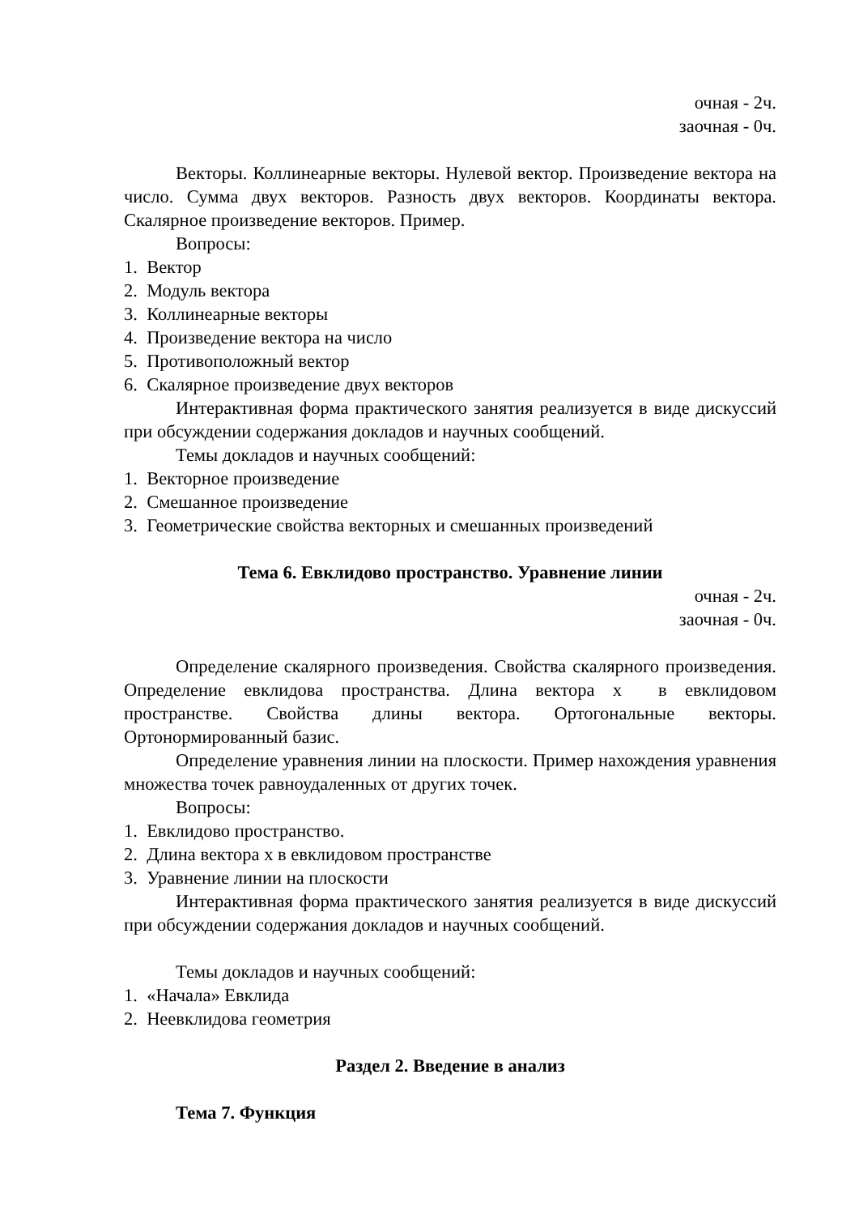очная - 2ч.
заочная - 0ч.
Векторы. Коллинеарные векторы. Нулевой вектор. Произведение вектора на число. Сумма двух векторов. Разность двух векторов. Координаты вектора. Скалярное произведение векторов. Пример.
Вопросы:
1. Вектор
2. Модуль вектора
3. Коллинеарные векторы
4. Произведение вектора на число
5. Противоположный вектор
6. Скалярное произведение двух векторов
Интерактивная форма практического занятия реализуется в виде дискуссий при обсуждении содержания докладов и научных сообщений.
Темы докладов и научных сообщений:
1. Векторное произведение
2. Смешанное произведение
3. Геометрические свойства векторных и смешанных произведений
Тема 6. Евклидово пространство. Уравнение линии
очная - 2ч.
заочная - 0ч.
Определение скалярного произведения. Свойства скалярного произведения. Определение евклидова пространства. Длина вектора x в евклидовом пространстве. Свойства длины вектора. Ортогональные векторы. Ортонормированный базис.
Определение уравнения линии на плоскости. Пример нахождения уравнения множества точек равноудаленных от других точек.
Вопросы:
1. Евклидово пространство.
2. Длина вектора x в евклидовом пространстве
3. Уравнение линии на плоскости
Интерактивная форма практического занятия реализуется в виде дискуссий при обсуждении содержания докладов и научных сообщений.
Темы докладов и научных сообщений:
1. «Начала» Евклида
2. Неевклидова геометрия
Раздел 2. Введение в анализ
Тема 7. Функция